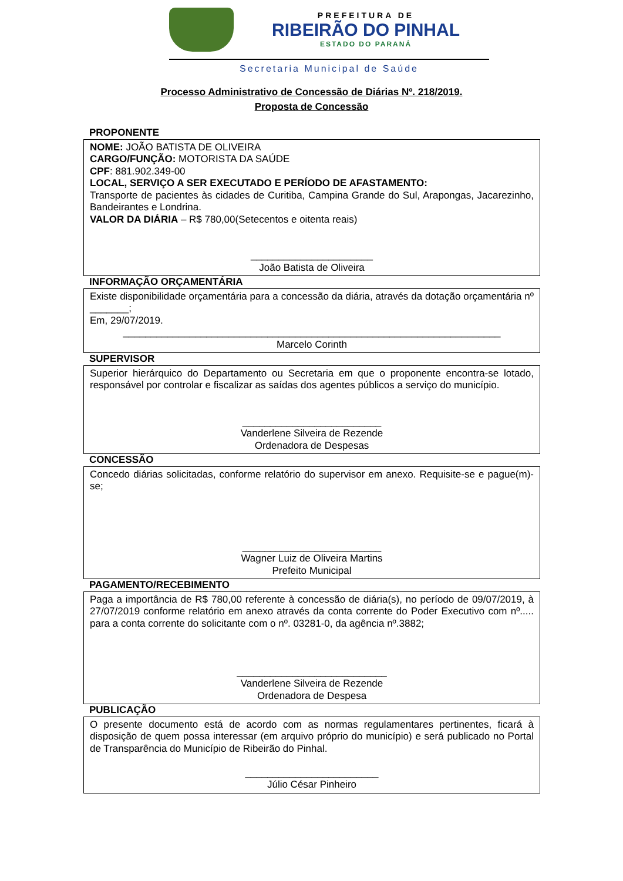PREFEITURA DE
RIBEIRÃO DO PINHAL
ESTADO DO PARANÁ
Secretaria Municipal de Saúde
Processo Administrativo de Concessão de Diárias Nº. 218/2019.
Proposta de Concessão
PROPONENTE
NOME: JOÃO BATISTA DE OLIVEIRA
CARGO/FUNÇÃO: MOTORISTA DA SAÚDE
CPF: 881.902.349-00
LOCAL, SERVIÇO A SER EXECUTADO E PERÍODO DE AFASTAMENTO:
Transporte de pacientes às cidades de Curitiba, Campina Grande do Sul, Arapongas, Jacarezinho, Bandeirantes e Londrina.
VALOR DA DIÁRIA – R$ 780,00(Setecentos e oitenta reais)
______________________
João Batista de Oliveira
INFORMAÇÃO ORÇAMENTÁRIA
Existe disponibilidade orçamentária para a concessão da diária, através da dotação orçamentária nº _______;
Em, 29/07/2019.
____________________________________________________________________
Marcelo Corinth
SUPERVISOR
Superior hierárquico do Departamento ou Secretaria em que o proponente encontra-se lotado, responsável por controlar e fiscalizar as saídas dos agentes públicos a serviço do município.
_________________________
Vanderlene Silveira de Rezende
Ordenadora de Despesas
CONCESSÃO
Concedo diárias solicitadas, conforme relatório do supervisor em anexo. Requisite-se e pague(m)-se;
_________________________
Wagner Luiz de Oliveira Martins
Prefeito Municipal
PAGAMENTO/RECEBIMENTO
Paga a importância de R$ 780,00 referente à concessão de diária(s), no período de 09/07/2019, à 27/07/2019 conforme relatório em anexo através da conta corrente do Poder Executivo com nº..... para a conta corrente do solicitante com o nº. 03281-0, da agência nº.3882;
___________________________
Vanderlene Silveira de Rezende
Ordenadora de Despesa
PUBLICAÇÃO
O presente documento está de acordo com as normas regulamentares pertinentes, ficará à disposição de quem possa interessar (em arquivo próprio do município) e será publicado no Portal de Transparência do Município de Ribeirão do Pinhal.
________________________
Júlio César Pinheiro